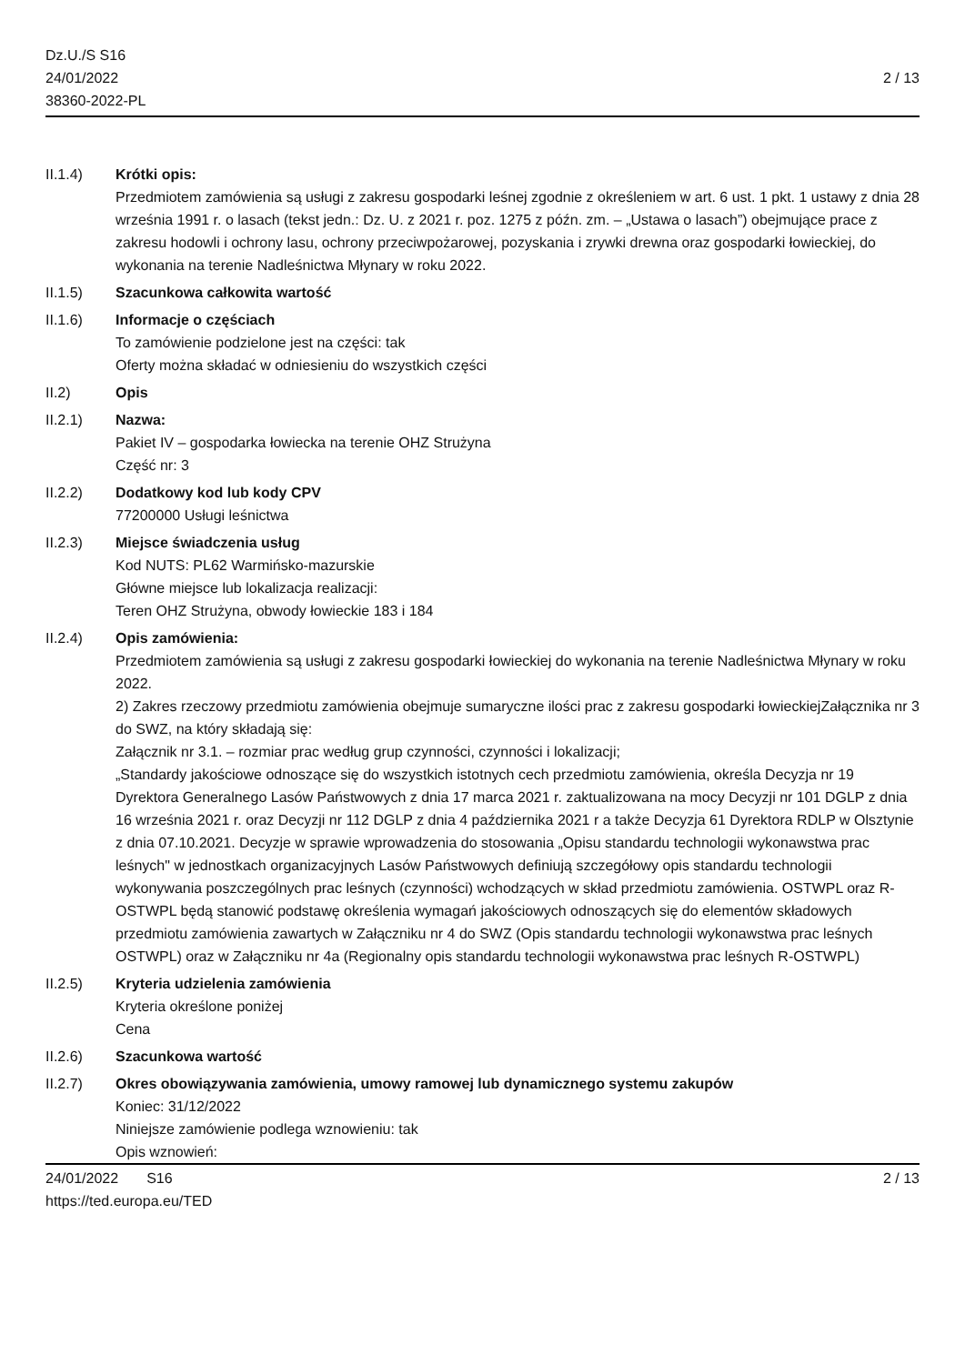Dz.U./S S16
24/01/2022
38360-2022-PL
2 / 13
II.1.4) Krótki opis:
Przedmiotem zamówienia są usługi z zakresu gospodarki leśnej zgodnie z określeniem w art. 6 ust. 1 pkt. 1 ustawy z dnia 28 września 1991 r. o lasach (tekst jedn.: Dz. U. z 2021 r. poz. 1275 z późn. zm. – „Ustawa o lasach”) obejmujące prace z zakresu hodowli i ochrony lasu, ochrony przeciwpożarowej, pozyskania i zrywki drewna oraz gospodarki łowieckiej, do wykonania na terenie Nadleśnictwa Młynary w roku 2022.
II.1.5) Szacunkowa całkowita wartość
II.1.6) Informacje o częściach
To zamówienie podzielone jest na części: tak
Oferty można składać w odniesieniu do wszystkich części
II.2) Opis
II.2.1) Nazwa:
Pakiet IV – gospodarka łowiecka na terenie OHZ Strużyna
Część nr: 3
II.2.2) Dodatkowy kod lub kody CPV
77200000 Usługi leśnictwa
II.2.3) Miejsce świadczenia usług
Kod NUTS: PL62 Warmińsko-mazurskie
Główne miejsce lub lokalizacja realizacji:
Teren OHZ Strużyna, obwody łowieckie 183 i 184
II.2.4) Opis zamówienia:
Przedmiotem zamówienia są usługi z zakresu gospodarki łowieckiej do wykonania na terenie Nadleśnictwa Młynary w roku 2022.
2) Zakres rzeczowy przedmiotu zamówienia obejmuje sumaryczne ilości prac z zakresu gospodarki łowieckiejZałącznika nr 3 do SWZ, na który składają się:
Załącznik nr 3.1. – rozmiar prac według grup czynności, czynności i lokalizacji;
„Standardy jakościowe odnoszące się do wszystkich istotnych cech przedmiotu zamówienia, określa Decyzja nr 19 Dyrektora Generalnego Lasów Państwowych z dnia 17 marca 2021 r. zaktualizowana na mocy Decyzji nr 101 DGLP z dnia 16 września 2021 r. oraz Decyzji nr 112 DGLP z dnia 4 października 2021 r a także Decyzja 61 Dyrektora RDLP w Olsztynie z dnia 07.10.2021. Decyzje w sprawie wprowadzenia do stosowania „Opisu standardu technologii wykonawstwa prac leśnych" w jednostkach organizacyjnych Lasów Państwowych definiują szczegółowy opis standardu technologii wykonywania poszczególnych prac leśnych (czynności) wchodzących w skład przedmiotu zamówienia. OSTWPL oraz R-OSTWPL będą stanowić podstawę określenia wymagań jakościowych odnoszących się do elementów składowych przedmiotu zamówienia zawartych w Załączniku nr 4 do SWZ (Opis standardu technologii wykonawstwa prac leśnych OSTWPL) oraz w Załączniku nr 4a (Regionalny opis standardu technologii wykonawstwa prac leśnych R-OSTWPL)
II.2.5) Kryteria udzielenia zamówienia
Kryteria określone poniżej
Cena
II.2.6) Szacunkowa wartość
II.2.7) Okres obowiązywania zamówienia, umowy ramowej lub dynamicznego systemu zakupów
Koniec: 31/12/2022
Niniejsze zamówienie podlega wznowieniu: tak
Opis wznowień:
24/01/2022 S16
https://ted.europa.eu/TED
2 / 13